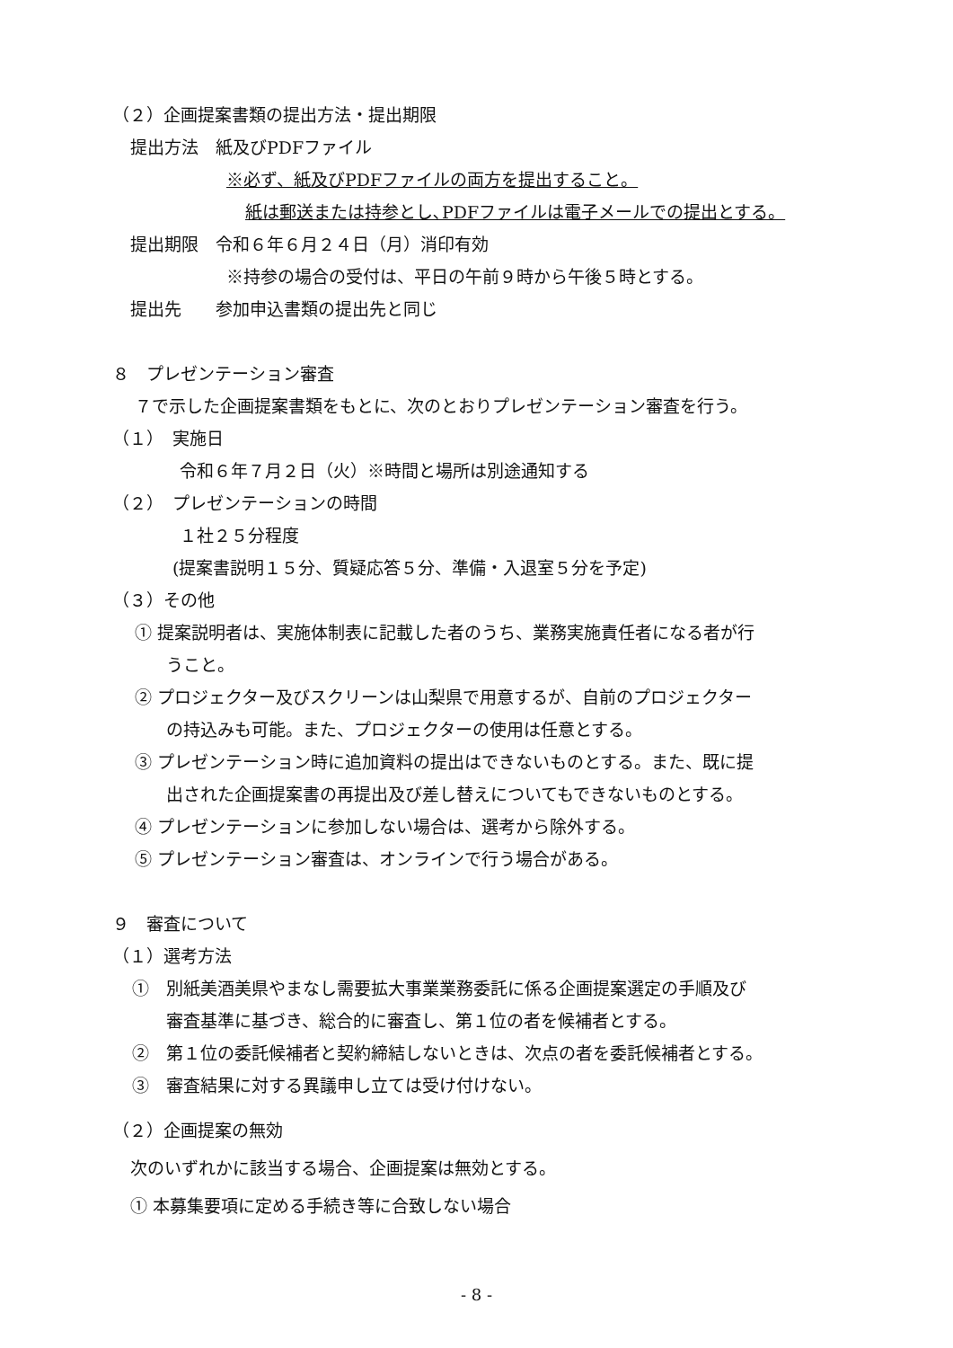（２）企画提案書類の提出方法・提出期限
提出方法　紙及びPDFファイル
※必ず、紙及びPDFファイルの両方を提出すること。
紙は郵送または持参とし､PDFファイルは電子メールでの提出とする。
提出期限　令和６年６月２４日（月）消印有効
※持参の場合の受付は、平日の午前９時から午後５時とする。
提出先　　参加申込書類の提出先と同じ
８　プレゼンテーション審査
７で示した企画提案書類をもとに、次のとおりプレゼンテーション審査を行う。
（１）　実施日
令和６年７月２日（火）※時間と場所は別途通知する
（２）　プレゼンテーションの時間
１社２５分程度
(提案書説明１５分、質疑応答５分、準備・入退室５分を予定)
（３）その他
① 提案説明者は、実施体制表に記載した者のうち、業務実施責任者になる者が行
うこと。
② プロジェクター及びスクリーンは山梨県で用意するが、自前のプロジェクター
の持込みも可能。また、プロジェクターの使用は任意とする。
③ プレゼンテーション時に追加資料の提出はできないものとする。また、既に提
出された企画提案書の再提出及び差し替えについてもできないものとする。
④ プレゼンテーションに参加しない場合は、選考から除外する。
⑤ プレゼンテーション審査は、オンラインで行う場合がある。
９　審査について
（１）選考方法
①　別紙美酒美県やまなし需要拡大事業業務委託に係る企画提案選定の手順及び
審査基準に基づき、総合的に審査し、第１位の者を候補者とする。
②　第１位の委託候補者と契約締結しないときは、次点の者を委託候補者とする。
③　審査結果に対する異議申し立ては受け付けない。
（２）企画提案の無効
次のいずれかに該当する場合、企画提案は無効とする。
① 本募集要項に定める手続き等に合致しない場合
- 8 -